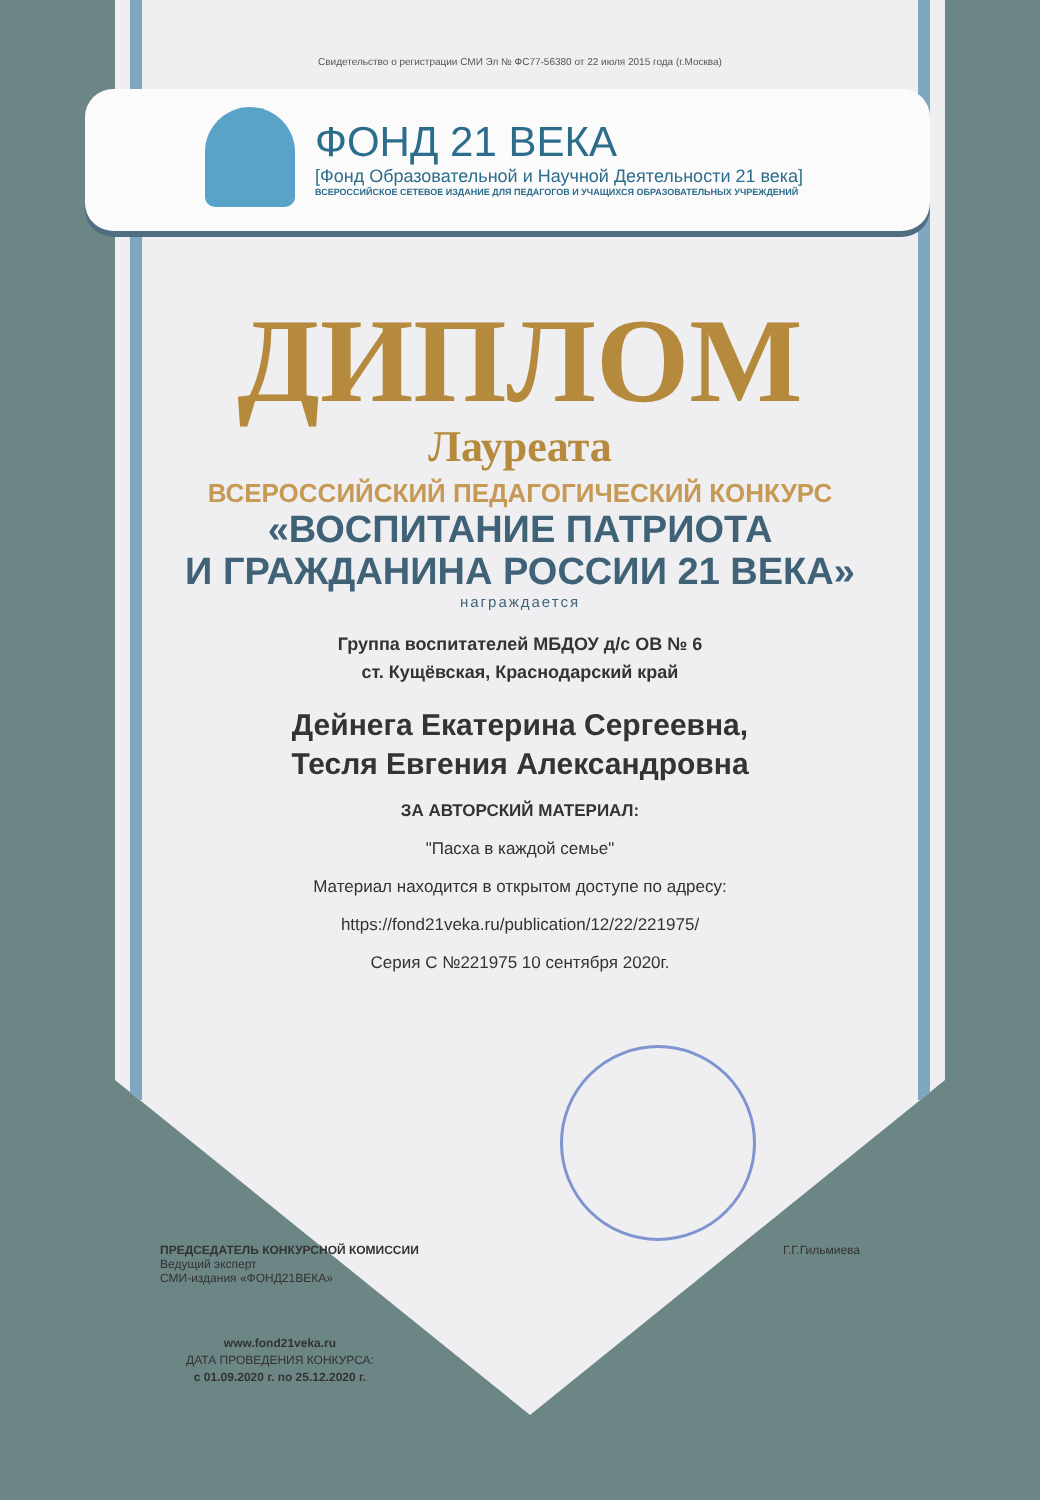Свидетельство о регистрации СМИ Эл № ФС77-56380 от 22 июля 2015 года (г.Москва)
ФОНД 21 ВЕКА
[Фонд Образовательной и Научной Деятельности 21 века]
ВСЕРОССИЙСКОЕ СЕТЕВОЕ ИЗДАНИЕ ДЛЯ ПЕДАГОГОВ И УЧАЩИХСЯ ОБРАЗОВАТЕЛЬНЫХ УЧРЕЖДЕНИЙ
ДИПЛОМ
Лауреата
ВСЕРОССИЙСКИЙ ПЕДАГОГИЧЕСКИЙ КОНКУРС
«ВОСПИТАНИЕ ПАТРИОТА
И ГРАЖДАНИНА РОССИИ 21 ВЕКА»
награждается
Группа воспитателей МБДОУ д/с ОВ № 6
ст. Кущёвская, Краснодарский край
Дейнега Екатерина Сергеевна,
Тесля Евгения Александровна
ЗА АВТОРСКИЙ МАТЕРИАЛ:
"Пасха в каждой семье"
Материал находится в открытом доступе по адресу:
https://fond21veka.ru/publication/12/22/221975/
Серия С №221975 10 сентября 2020г.
ПРЕДСЕДАТЕЛЬ КОНКУРСНОЙ КОМИССИИ
Ведущий эксперт
СМИ-издания «ФОНД21ВЕКА»
Г.Г.Гильмиева
www.fond21veka.ru
ДАТА ПРОВЕДЕНИЯ КОНКУРСА:
с 01.09.2020 г. по 25.12.2020 г.